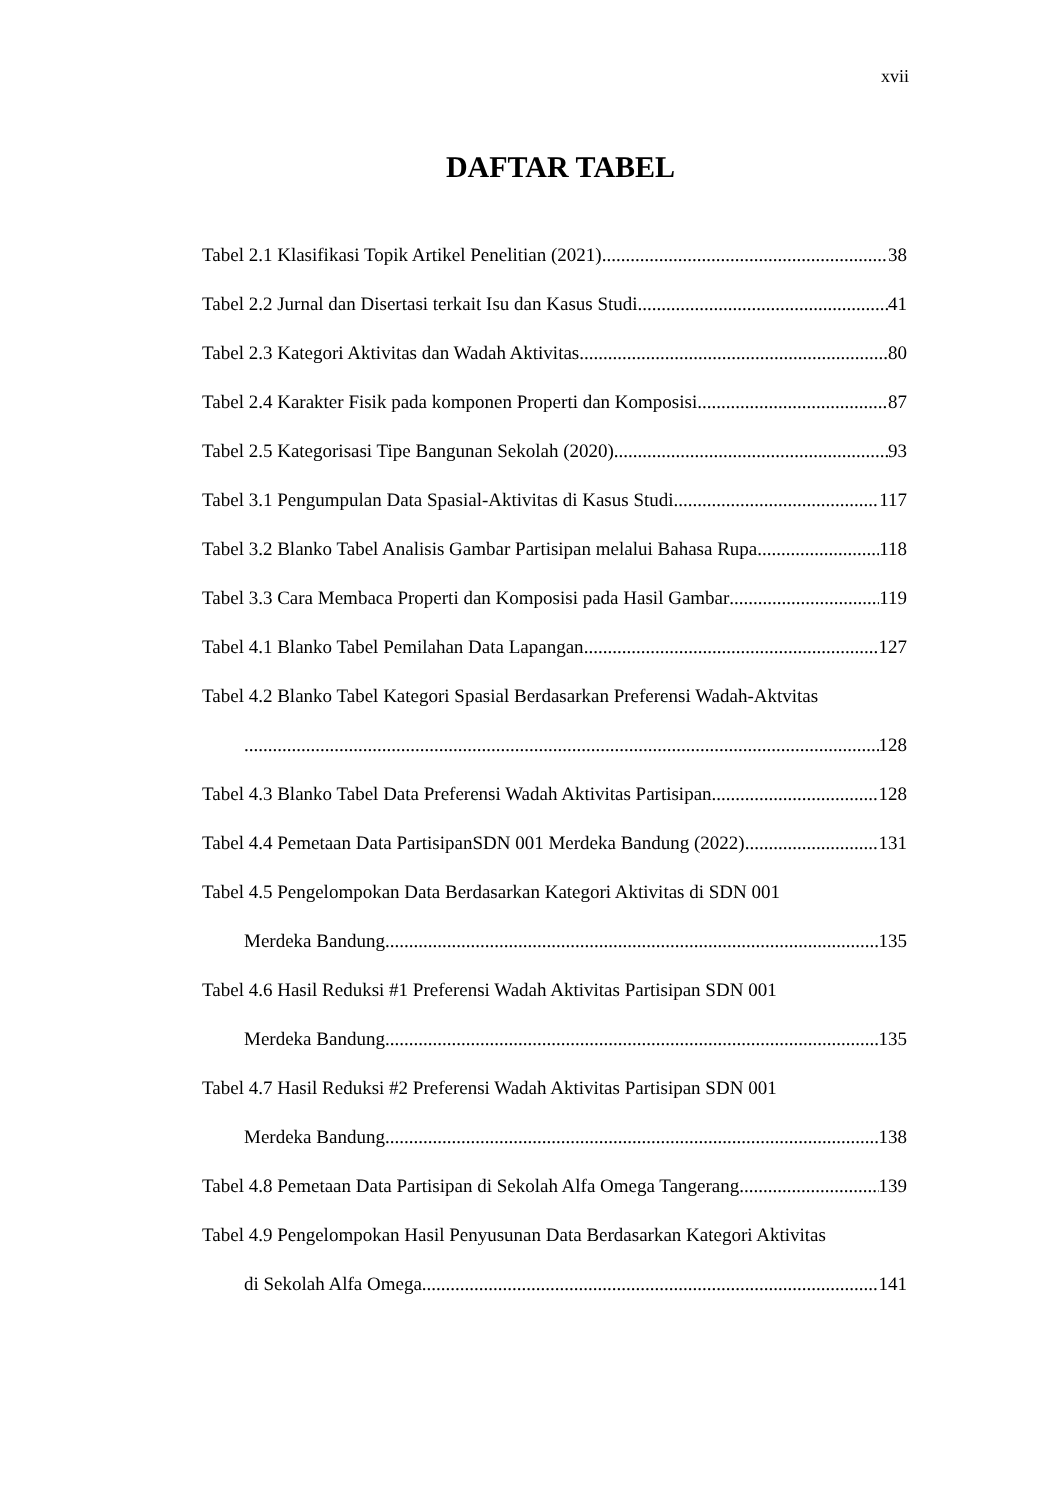xvii
DAFTAR TABEL
Tabel 2.1 Klasifikasi Topik Artikel Penelitian (2021) 38
Tabel 2.2 Jurnal dan Disertasi terkait Isu dan Kasus Studi 41
Tabel 2.3 Kategori Aktivitas dan Wadah Aktivitas 80
Tabel 2.4 Karakter Fisik pada komponen Properti dan Komposisi 87
Tabel 2.5 Kategorisasi Tipe Bangunan Sekolah (2020) 93
Tabel 3.1 Pengumpulan Data Spasial-Aktivitas di Kasus Studi 117
Tabel 3.2 Blanko Tabel Analisis Gambar Partisipan melalui Bahasa Rupa 118
Tabel 3.3 Cara Membaca Properti dan Komposisi pada Hasil Gambar 119
Tabel 4.1 Blanko Tabel Pemilahan Data Lapangan 127
Tabel 4.2 Blanko Tabel Kategori Spasial Berdasarkan Preferensi Wadah-Aktvitas
128
Tabel 4.3 Blanko Tabel Data Preferensi Wadah Aktivitas Partisipan 128
Tabel 4.4 Pemetaan Data PartisipanSDN 001 Merdeka Bandung (2022) 131
Tabel 4.5 Pengelompokan Data Berdasarkan Kategori Aktivitas di SDN 001
Merdeka Bandung 135
Tabel 4.6 Hasil Reduksi #1 Preferensi Wadah Aktivitas Partisipan SDN 001
Merdeka Bandung 135
Tabel 4.7 Hasil Reduksi #2 Preferensi Wadah Aktivitas Partisipan SDN 001
Merdeka Bandung 138
Tabel 4.8 Pemetaan Data Partisipan di Sekolah Alfa Omega Tangerang 139
Tabel 4.9 Pengelompokan Hasil Penyusunan Data Berdasarkan Kategori Aktivitas
di Sekolah Alfa Omega 141